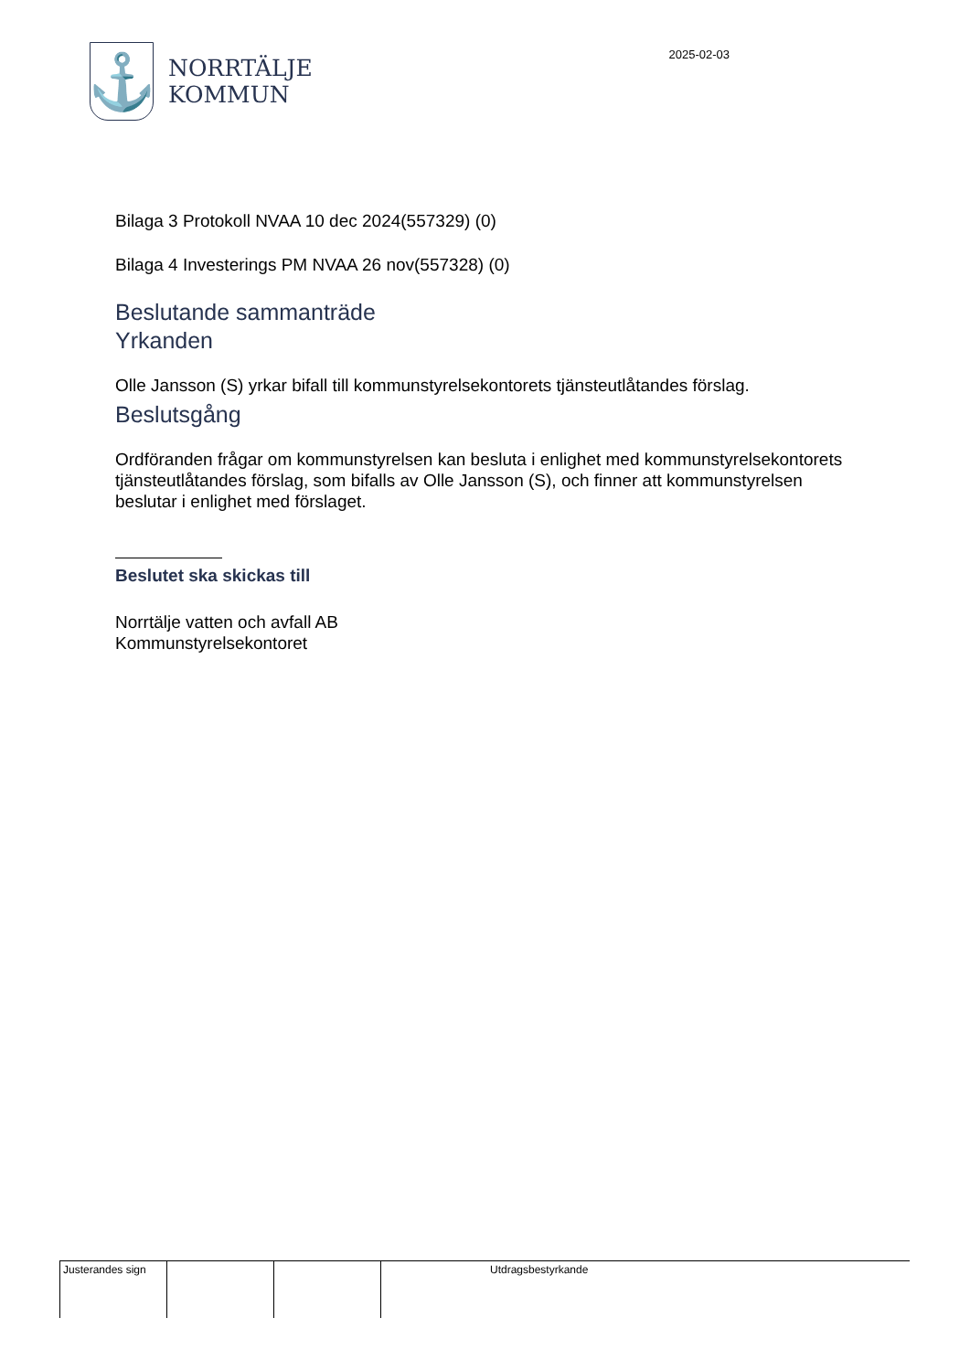⚓
NORRTÄLJE
KOMMUN
2025-02-03
Bilaga 3 Protokoll NVAA 10 dec 2024(557329) (0)
Bilaga 4 Investerings PM NVAA 26 nov(557328) (0)
Beslutande sammanträde
Yrkanden
Olle Jansson (S) yrkar bifall till kommunstyrelsekontorets tjänsteutlåtandes förslag.
Beslutsgång
Ordföranden frågar om kommunstyrelsen kan besluta i enlighet med kommunstyrelsekontorets tjänsteutlåtandes förslag, som bifalls av Olle Jansson (S), och finner att kommunstyrelsen beslutar i enlighet med förslaget.
Beslutet ska skickas till
Norrtälje vatten och avfall AB
Kommunstyrelsekontoret
| Justerandes sign | | | | Utdragsbestyrkande |